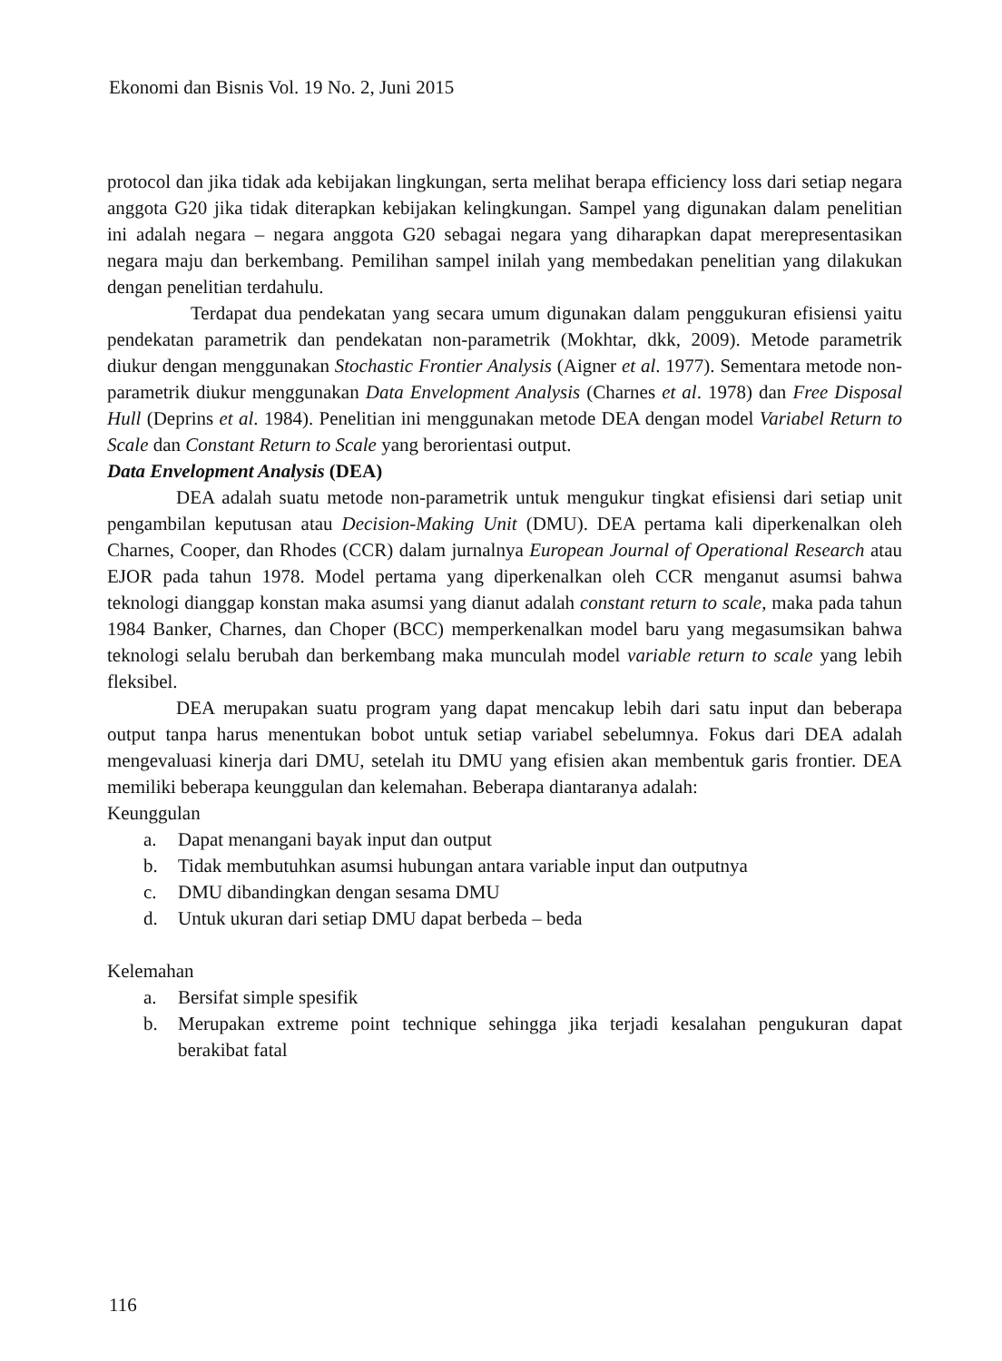Ekonomi dan Bisnis Vol. 19 No. 2, Juni 2015
protocol dan jika tidak ada kebijakan lingkungan, serta melihat berapa efficiency loss dari setiap negara anggota G20 jika tidak diterapkan kebijakan kelingkungan. Sampel yang digunakan dalam penelitian ini adalah negara – negara anggota G20 sebagai negara yang diharapkan dapat merepresentasikan negara maju dan berkembang. Pemilihan sampel inilah yang membedakan penelitian yang dilakukan dengan penelitian terdahulu.
Terdapat dua pendekatan yang secara umum digunakan dalam penggukuran efisiensi yaitu pendekatan parametrik dan pendekatan non-parametrik (Mokhtar, dkk, 2009). Metode parametrik diukur dengan menggunakan Stochastic Frontier Analysis (Aigner et al. 1977). Sementara metode non-parametrik diukur menggunakan Data Envelopment Analysis (Charnes et al. 1978) dan Free Disposal Hull (Deprins et al. 1984). Penelitian ini menggunakan metode DEA dengan model Variabel Return to Scale dan Constant Return to Scale yang berorientasi output.
Data Envelopment Analysis (DEA)
DEA adalah suatu metode non-parametrik untuk mengukur tingkat efisiensi dari setiap unit pengambilan keputusan atau Decision-Making Unit (DMU). DEA pertama kali diperkenalkan oleh Charnes, Cooper, dan Rhodes (CCR) dalam jurnalnya European Journal of Operational Research atau EJOR pada tahun 1978. Model pertama yang diperkenalkan oleh CCR menganut asumsi bahwa teknologi dianggap konstan maka asumsi yang dianut adalah constant return to scale, maka pada tahun 1984 Banker, Charnes, dan Choper (BCC) memperkenalkan model baru yang megasumsikan bahwa teknologi selalu berubah dan berkembang maka munculah model variable return to scale yang lebih fleksibel.
DEA merupakan suatu program yang dapat mencakup lebih dari satu input dan beberapa output tanpa harus menentukan bobot untuk setiap variabel sebelumnya. Fokus dari DEA adalah mengevaluasi kinerja dari DMU, setelah itu DMU yang efisien akan membentuk garis frontier. DEA memiliki beberapa keunggulan dan kelemahan. Beberapa diantaranya adalah:
Keunggulan
a. Dapat menangani bayak input dan output
b. Tidak membutuhkan asumsi hubungan antara variable input dan outputnya
c. DMU dibandingkan dengan sesama DMU
d. Untuk ukuran dari setiap DMU dapat berbeda – beda
Kelemahan
a. Bersifat simple spesifik
b. Merupakan extreme point technique sehingga jika terjadi kesalahan pengukuran dapat berakibat fatal
116